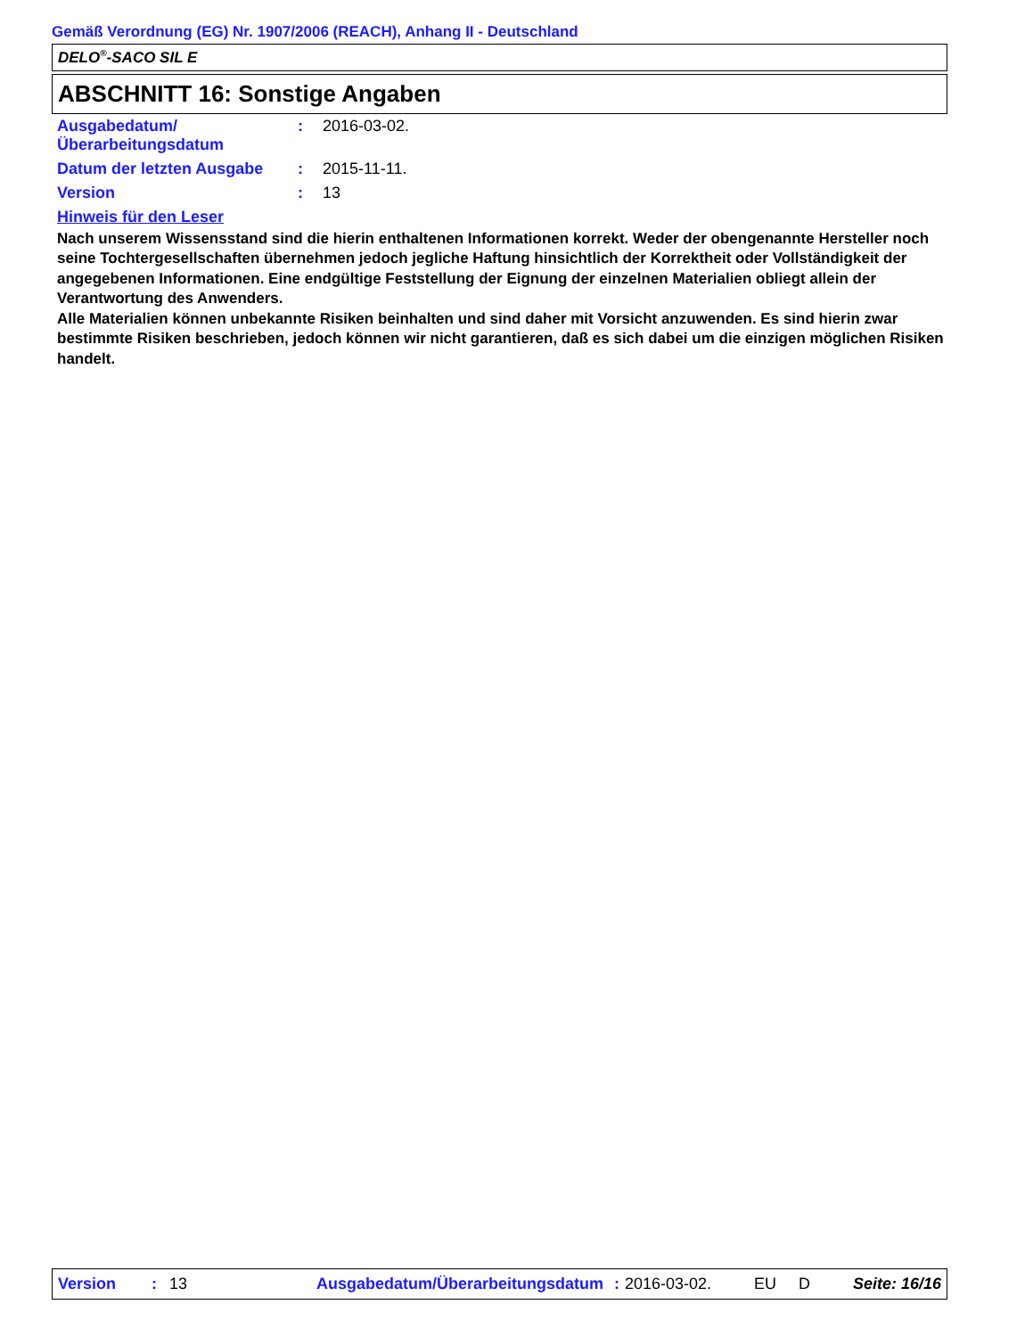Gemäß Verordnung (EG) Nr. 1907/2006 (REACH), Anhang II - Deutschland
DELO<sup>®</sup>-SACO SIL E
ABSCHNITT 16: Sonstige Angaben
| Ausgabedatum/ Überarbeitungsdatum | : | 2016-03-02. |
| Datum der letzten Ausgabe | : | 2015-11-11. |
| Version | : | 13 |
| Hinweis für den Leser | | |
Nach unserem Wissensstand sind die hierin enthaltenen Informationen korrekt. Weder der obengenannte Hersteller noch seine Tochtergesellschaften übernehmen jedoch jegliche Haftung hinsichtlich der Korrektheit oder Vollständigkeit der angegebenen Informationen. Eine endgültige Feststellung der Eignung der einzelnen Materialien obliegt allein der Verantwortung des Anwenders.
Alle Materialien können unbekannte Risiken beinhalten und sind daher mit Vorsicht anzuwenden. Es sind hierin zwar bestimmte Risiken beschrieben, jedoch können wir nicht garantieren, daß es sich dabei um die einzigen möglichen Risiken handelt.
Version: 13 Ausgabedatum/Überarbeitungsdatum: 2016-03-02. EU D Seite: 16/16